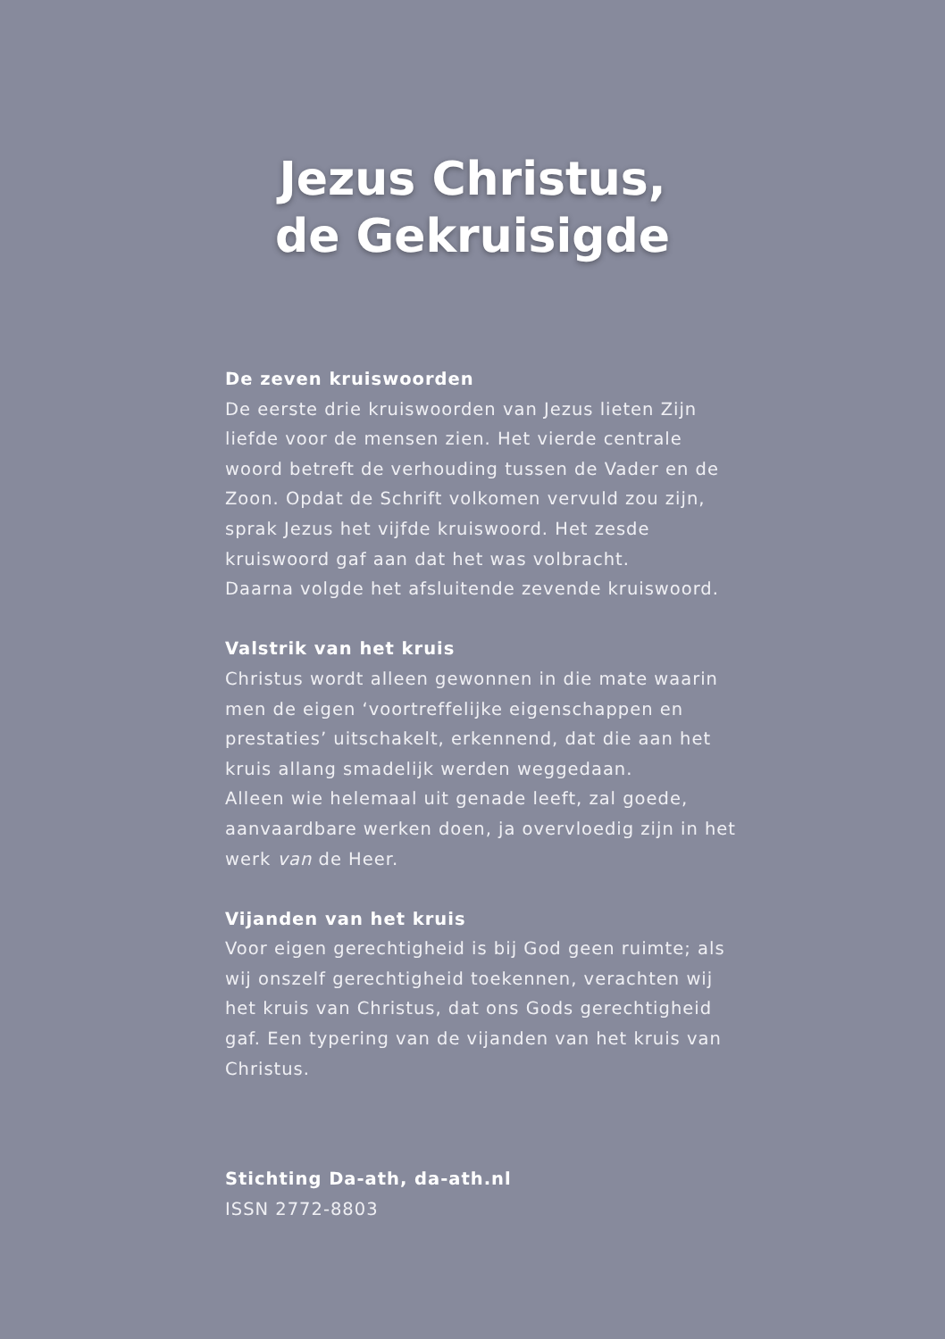Jezus Christus,
de Gekruisigde
De zeven kruiswoorden
De eerste drie kruiswoorden van Jezus lieten Zijn liefde voor de mensen zien. Het vierde centrale woord betreft de verhouding tussen de Vader en de Zoon. Opdat de Schrift volkomen vervuld zou zijn, sprak Jezus het vijfde kruiswoord. Het zesde kruiswoord gaf aan dat het was volbracht.
Daarna volgde het afsluitende zevende kruiswoord.
Valstrik van het kruis
Christus wordt alleen gewonnen in die mate waarin men de eigen ‘voortreffelijke eigenschappen en prestaties’ uitschakelt, erkennend, dat die aan het kruis allang smadelijk werden weggedaan.
Alleen wie helemaal uit genade leeft, zal goede, aanvaardbare werken doen, ja overvloedig zijn in het werk van de Heer.
Vijanden van het kruis
Voor eigen gerechtigheid is bij God geen ruimte; als wij onszelf gerechtigheid toekennen, verachten wij het kruis van Christus, dat ons Gods gerechtigheid gaf. Een typering van de vijanden van het kruis van Christus.
Stichting Da-ath, da-ath.nl
ISSN 2772-8803